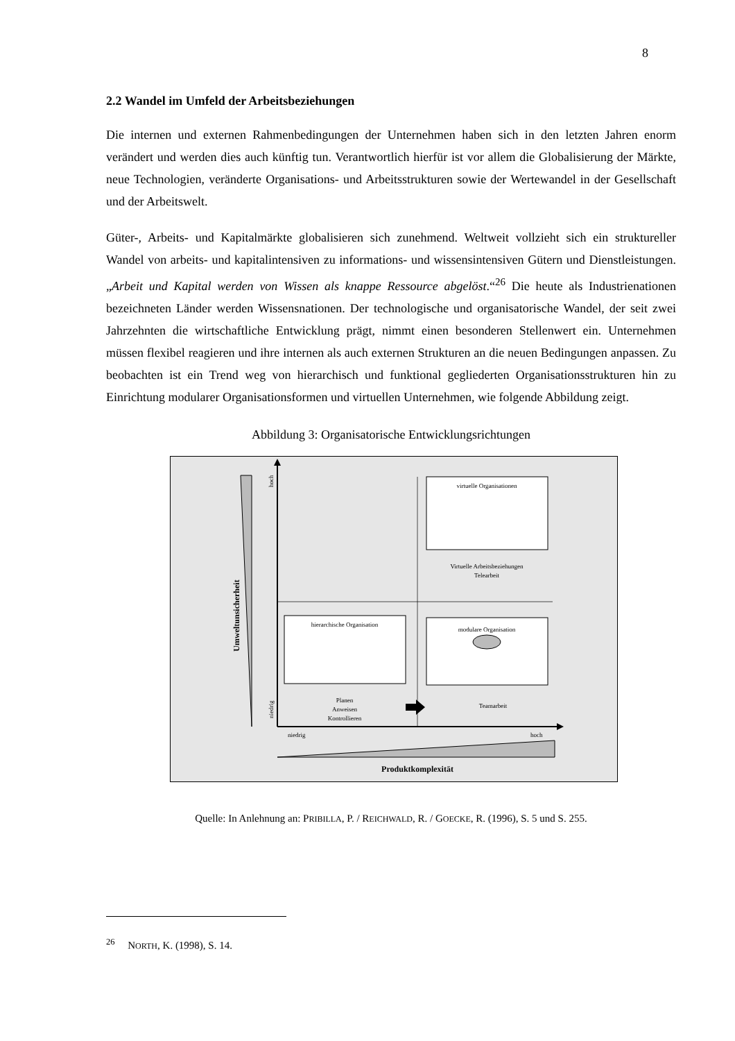8
2.2 Wandel im Umfeld der Arbeitsbeziehungen
Die internen und externen Rahmenbedingungen der Unternehmen haben sich in den letzten Jahren enorm verändert und werden dies auch künftig tun. Verantwortlich hierfür ist vor allem die Globalisierung der Märkte, neue Technologien, veränderte Organisations- und Arbeits­strukturen sowie der Wertewandel in der Gesellschaft und der Arbeitswelt.
Güter-, Arbeits- und Kapitalmärkte globalisieren sich zunehmend. Weltweit vollzieht sich ein struktureller Wandel von arbeits- und kapitalintensiven zu informations- und wissensintensiven Gütern und Dienstleistungen. „Arbeit und Kapital werden von Wissen als knappe Ressource abgelöst.“<sup>26</sup> Die heute als Industrienationen bezeichneten Länder werden Wissensnationen. Der technologische und organisatorische Wandel, der seit zwei Jahrzehnten die wirtschaftliche Entwicklung prägt, nimmt einen besonderen Stellenwert ein. Unternehmen müssen flexibel reagieren und ihre internen als auch externen Strukturen an die neuen Bedingungen anpassen. Zu beobachten ist ein Trend weg von hierarchisch und funktional gegliederten Organisations­strukturen hin zu Einrichtung modularer Organisationsformen und virtuellen Unternehmen, wie folgende Abbildung zeigt.
Abbildung 3: Organisatorische Entwicklungsrichtungen
Umweltunsicherheit
hoch
niedrig
virtuelle Organisationen
Virtuelle Arbeitsbeziehungen
Telearbeit
hierarchische Organisation
modulare Organisation
Planen
Anweisen
Kontrollieren
Teamarbeit
niedrig
hoch
Produktkomplexität
Quelle: In Anlehnung an: PRIBILLA, P. / REICHWALD, R. / GOECKE, R. (1996), S. 5 und S. 255.
<sup>26</sup> NORTH, K. (1998), S. 14.